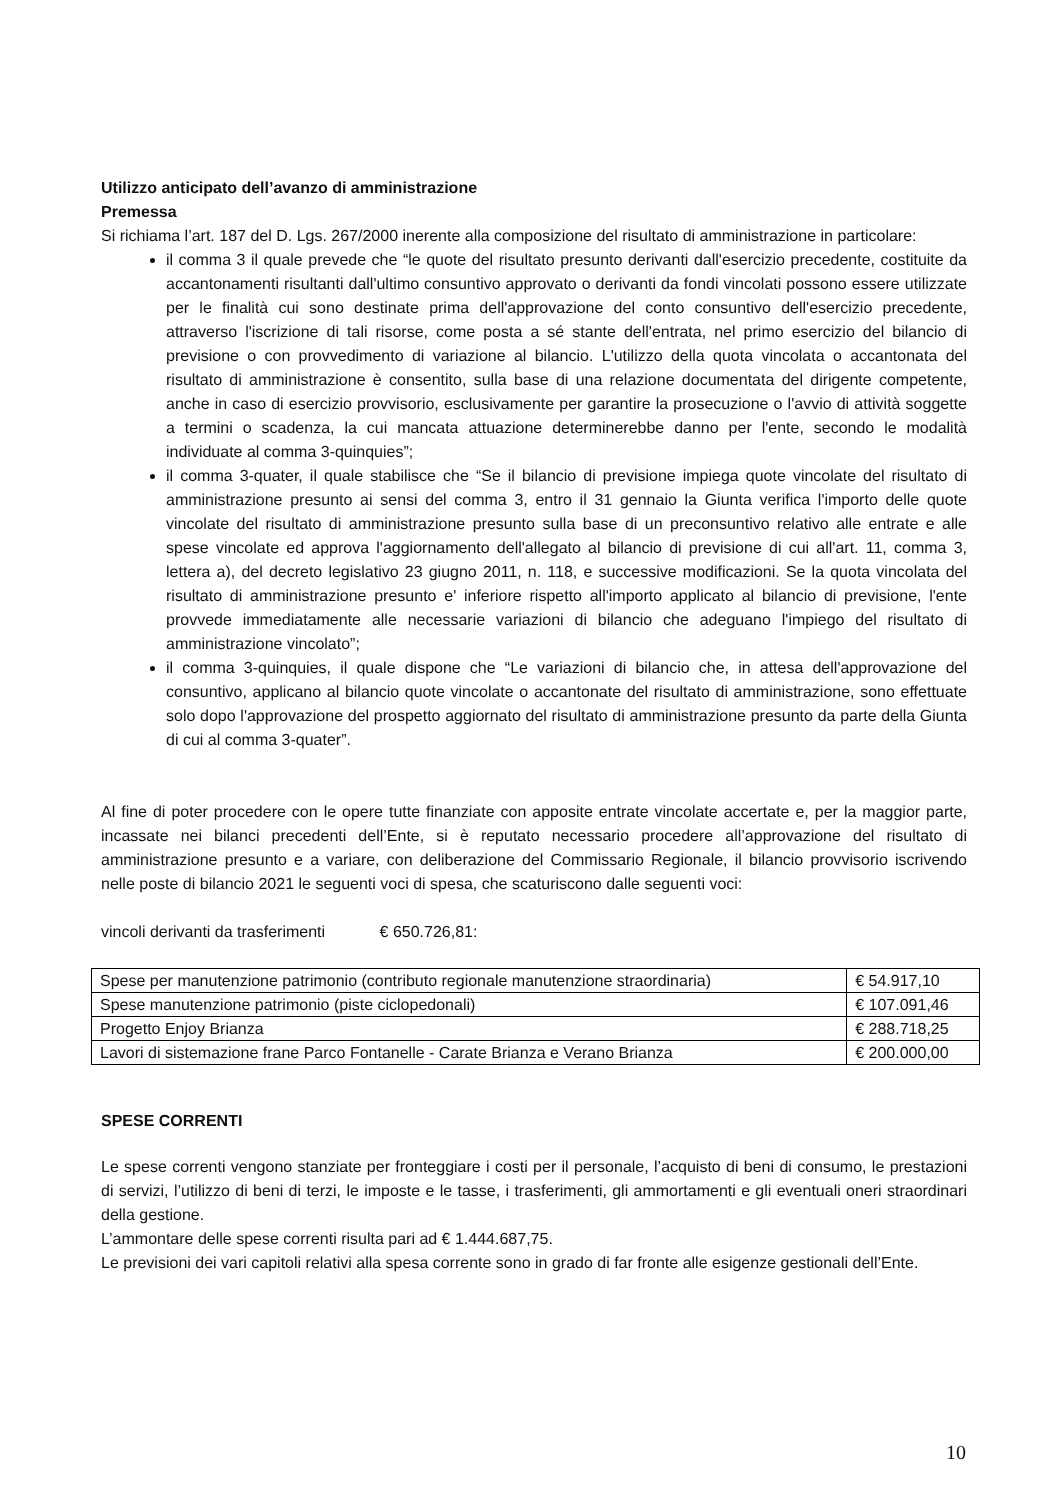Utilizzo anticipato dell’avanzo di amministrazione
Premessa
Si richiama l’art. 187 del D. Lgs. 267/2000 inerente alla composizione del risultato di amministrazione in particolare:
il comma 3 il quale prevede che “le quote del risultato presunto derivanti dall'esercizio precedente, costituite da accantonamenti risultanti dall'ultimo consuntivo approvato o derivanti da fondi vincolati possono essere utilizzate per le finalità cui sono destinate prima dell'approvazione del conto consuntivo dell'esercizio precedente, attraverso l'iscrizione di tali risorse, come posta a sé stante dell'entrata, nel primo esercizio del bilancio di previsione o con provvedimento di variazione al bilancio. L'utilizzo della quota vincolata o accantonata del risultato di amministrazione è consentito, sulla base di una relazione documentata del dirigente competente, anche in caso di esercizio provvisorio, esclusivamente per garantire la prosecuzione o l'avvio di attività soggette a termini o scadenza, la cui mancata attuazione determinerebbe danno per l'ente, secondo le modalità individuate al comma 3-quinquies”;
il comma 3-quater, il quale stabilisce che “Se il bilancio di previsione impiega quote vincolate del risultato di amministrazione presunto ai sensi del comma 3, entro il 31 gennaio la Giunta verifica l'importo delle quote vincolate del risultato di amministrazione presunto sulla base di un preconsuntivo relativo alle entrate e alle spese vincolate ed approva l'aggiornamento dell'allegato al bilancio di previsione di cui all'art. 11, comma 3, lettera a), del decreto legislativo 23 giugno 2011, n. 118, e successive modificazioni. Se la quota vincolata del risultato di amministrazione presunto e' inferiore rispetto all'importo applicato al bilancio di previsione, l'ente provvede immediatamente alle necessarie variazioni di bilancio che adeguano l'impiego del risultato di amministrazione vincolato”;
il comma 3-quinquies, il quale dispone che “Le variazioni di bilancio che, in attesa dell'approvazione del consuntivo, applicano al bilancio quote vincolate o accantonate del risultato di amministrazione, sono effettuate solo dopo l'approvazione del prospetto aggiornato del risultato di amministrazione presunto da parte della Giunta di cui al comma 3-quater”.
Al fine di poter procedere con le opere tutte finanziate con apposite entrate vincolate accertate e, per la maggior parte, incassate nei bilanci precedenti dell’Ente, si è reputato necessario procedere all’approvazione del risultato di amministrazione presunto e a variare, con deliberazione del Commissario Regionale, il bilancio provvisorio iscrivendo nelle poste di bilancio 2021 le seguenti voci di spesa, che scaturiscono dalle seguenti voci:
vincoli derivanti da trasferimenti € 650.726,81:
| Spese per manutenzione patrimonio (contributo regionale manutenzione straordinaria) | € 54.917,10 |
| Spese manutenzione patrimonio (piste ciclopedonali) | € 107.091,46 |
| Progetto Enjoy Brianza | € 288.718,25 |
| Lavori di sistemazione frane Parco Fontanelle - Carate Brianza e Verano Brianza | € 200.000,00 |
SPESE CORRENTI
Le spese correnti vengono stanziate per fronteggiare i costi per il personale, l’acquisto di beni di consumo, le prestazioni di servizi, l’utilizzo di beni di terzi, le imposte e le tasse, i trasferimenti, gli ammortamenti e gli eventuali oneri straordinari della gestione.
L’ammontare delle spese correnti risulta pari ad € 1.444.687,75.
Le previsioni dei vari capitoli relativi alla spesa corrente sono in grado di far fronte alle esigenze gestionali dell’Ente.
10